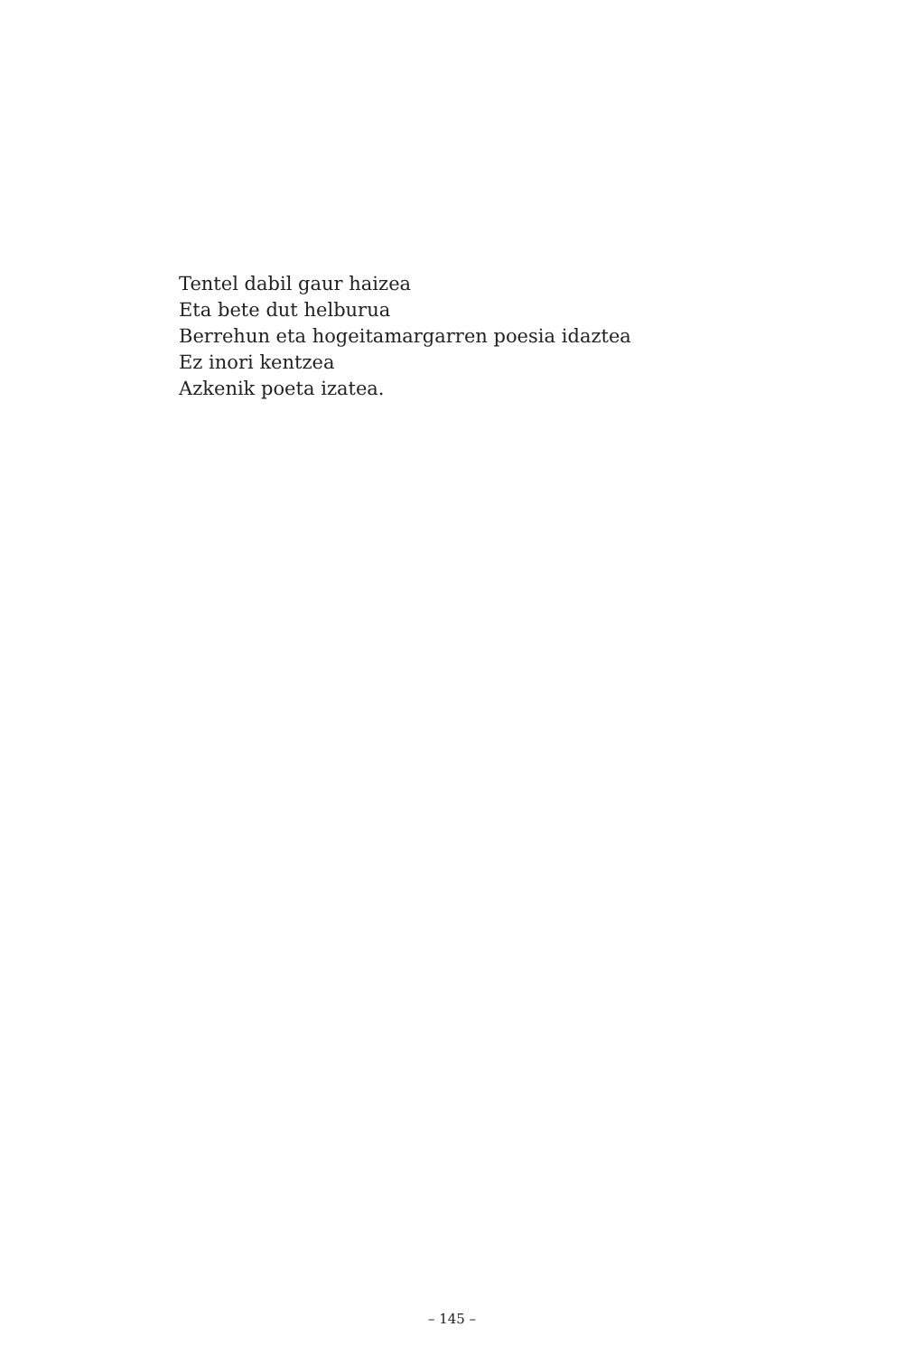Tentel dabil gaur haizea
Eta bete dut helburua
Berrehun eta hogeitamargarren poesia idaztea
Ez inori kentzea
Azkenik poeta izatea.
– 145 –